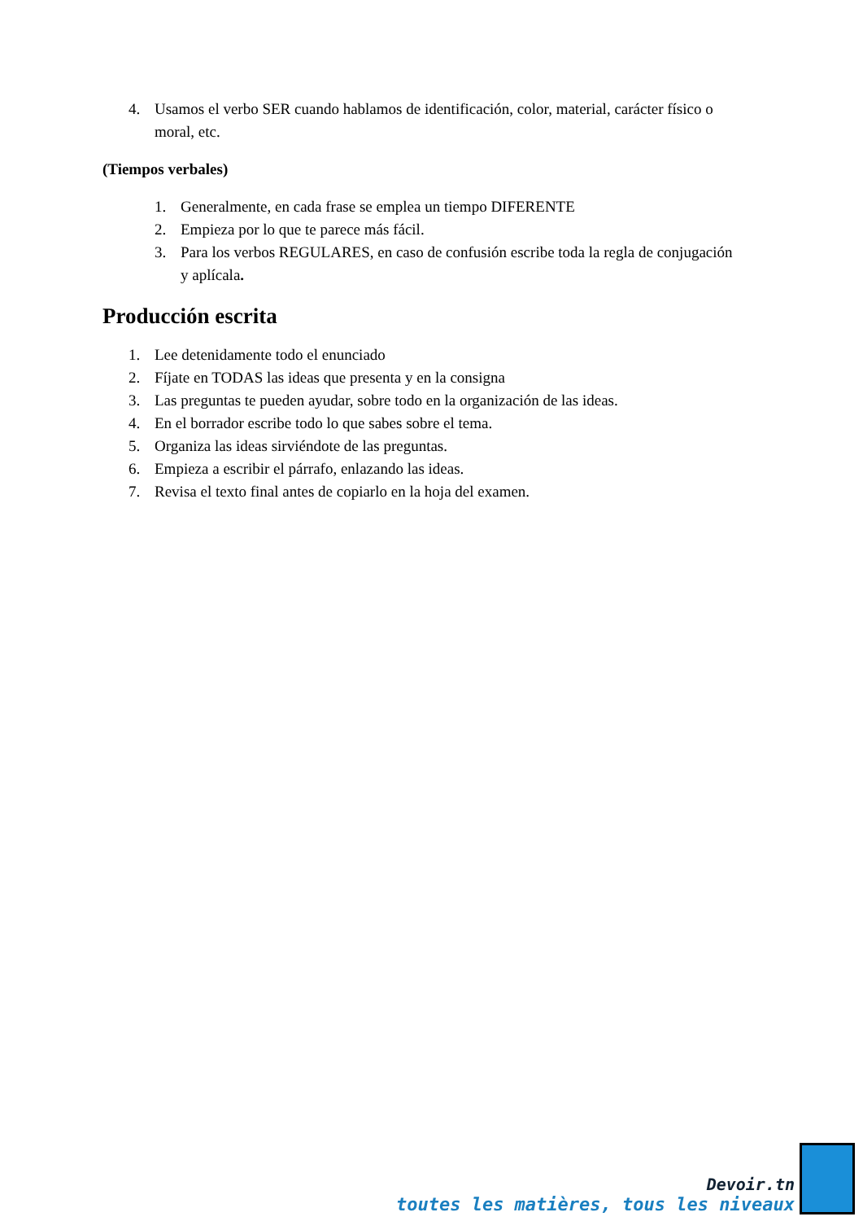4. Usamos el verbo SER cuando hablamos de identificación, color, material, carácter físico o moral, etc.
(Tiempos verbales)
1. Generalmente, en cada frase se emplea un tiempo DIFERENTE
2. Empieza por lo que te parece más fácil.
3. Para los verbos REGULARES, en caso de confusión escribe toda la regla de conjugación y aplícala.
Producción escrita
1. Lee detenidamente todo el enunciado
2. Fíjate en TODAS las ideas que presenta y en la consigna
3. Las preguntas te pueden ayudar, sobre todo en la organización de las ideas.
4. En el borrador escribe todo lo que sabes sobre el tema.
5. Organiza las ideas sirviéndote de las preguntas.
6. Empieza a escribir el párrafo, enlazando las ideas.
7. Revisa el texto final antes de copiarlo en la hoja del examen.
Devoir.tn
toutes les matières, tous les niveaux